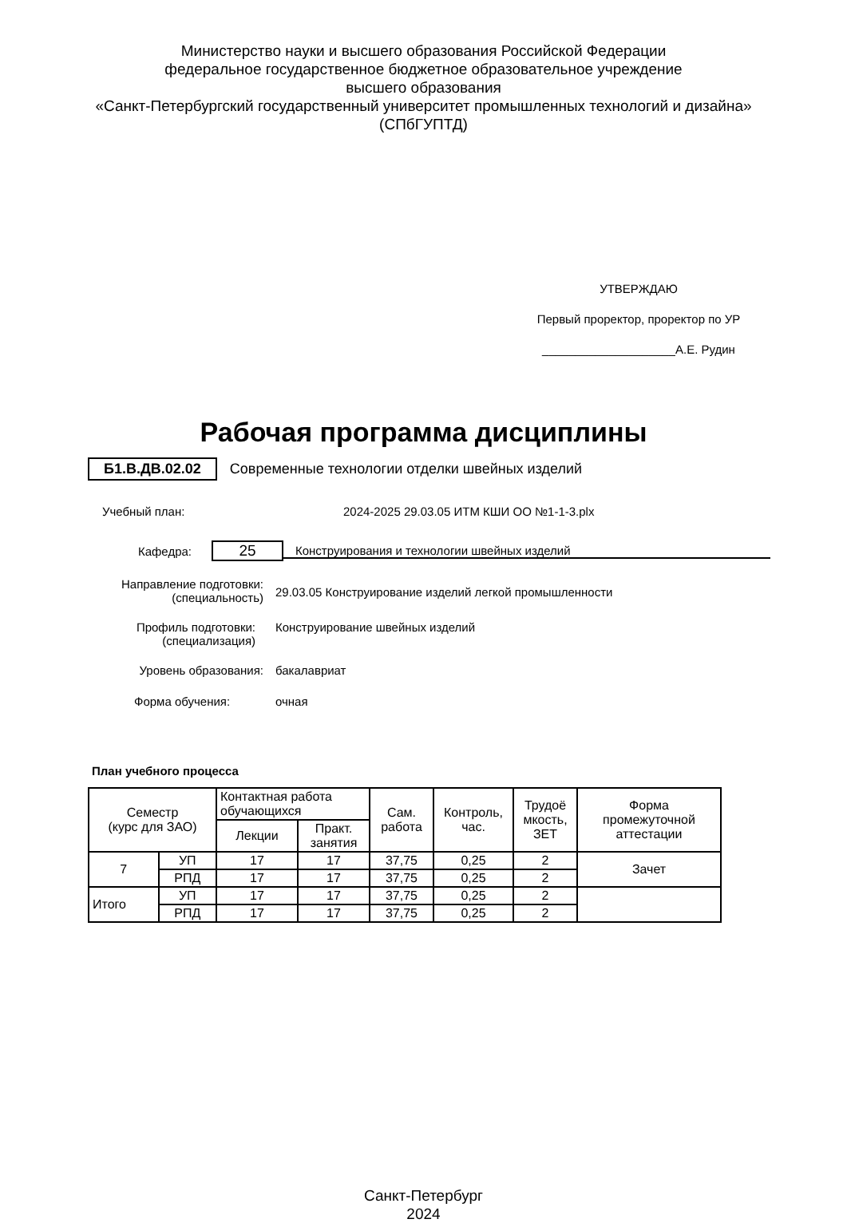Министерство науки и высшего образования Российской Федерации
федеральное государственное бюджетное образовательное учреждение
высшего образования
«Санкт-Петербургский государственный университет промышленных технологий и дизайна»
(СПбГУПТД)
УТВЕРЖДАЮ
Первый проректор, проректор по УР
____________________А.Е. Рудин
Рабочая программа дисциплины
Б1.В.ДВ.02.02 Современные технологии отделки швейных изделий
Учебный план: 2024-2025 29.03.05 ИТМ КШИ ОО №1-1-3.plx
Кафедра:
25
Конструирования и технологии швейных изделий
Направление подготовки:
(специальность)
29.03.05 Конструирование изделий легкой промышленности
Профиль подготовки:
(специализация)
Конструирование швейных изделий
Уровень образования: бакалавриат
Форма обучения: очная
План учебного процесса
| Семестр (курс для ЗАО) | | Контактная работа обучающихся | | Сам. работа | Контроль, час. | Трудоё мкость, ЗЕТ | Форма промежуточной аттестации |
| --- | --- | --- | --- | --- | --- | --- | --- |
| | | Лекции | Практ. занятия | | | | |
| 7 | УП | 17 | 17 | 37,75 | 0,25 | 2 | Зачет |
| | РПД | 17 | 17 | 37,75 | 0,25 | 2 | |
| Итого | УП | 17 | 17 | 37,75 | 0,25 | 2 | |
| | РПД | 17 | 17 | 37,75 | 0,25 | 2 | |
Санкт-Петербург
2024